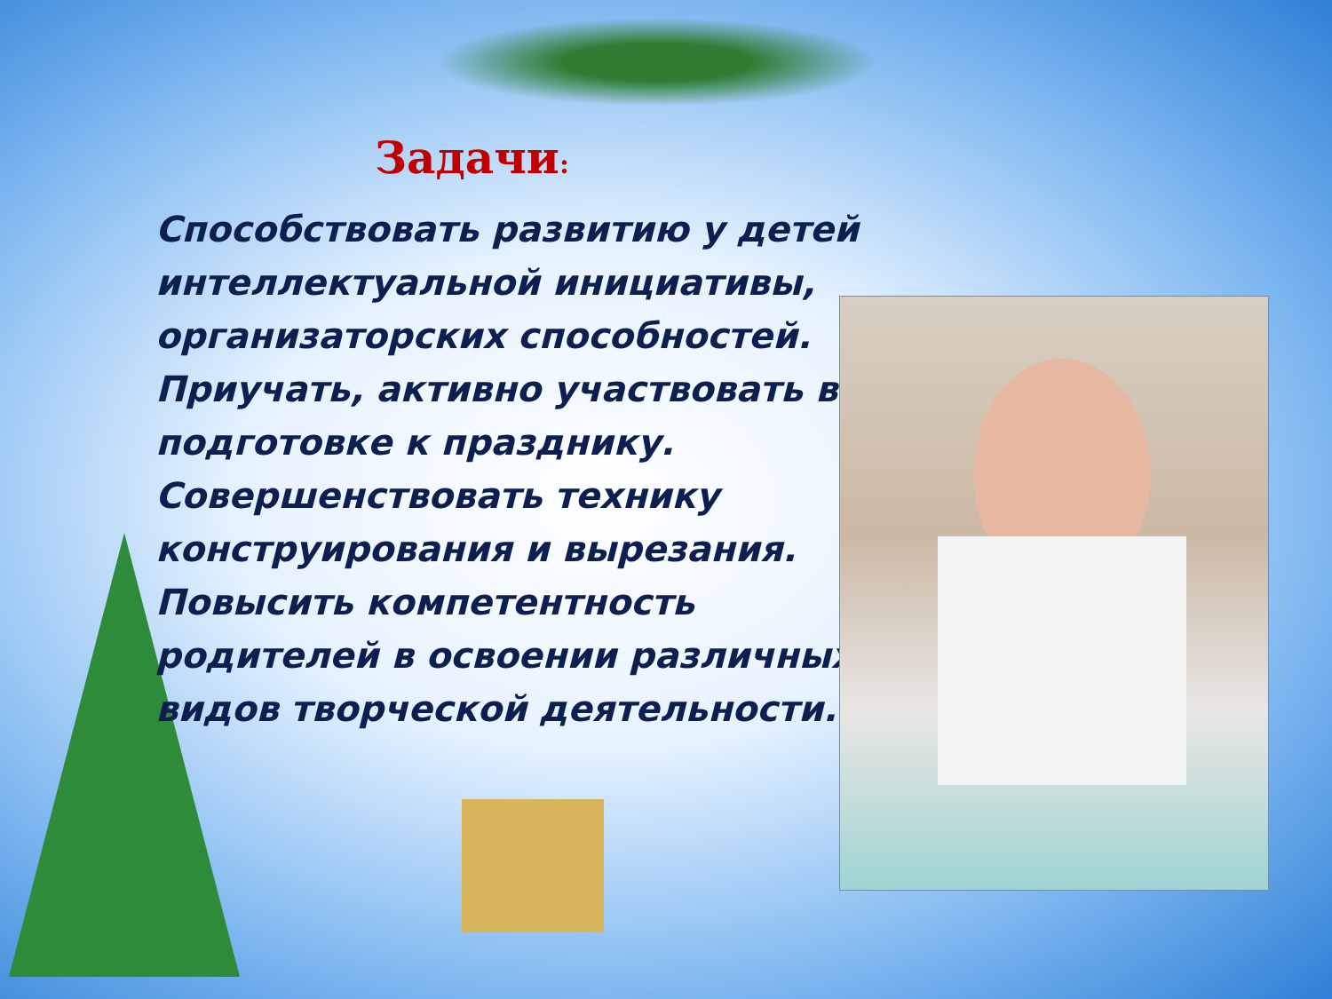Задачи:
Способствовать развитию у детей интеллектуальной инициативы, организаторских способностей.
Приучать, активно участвовать в подготовке к празднику.
Совершенствовать технику конструирования и вырезания.
Повысить компетентность родителей в освоении различных видов творческой деятельности.